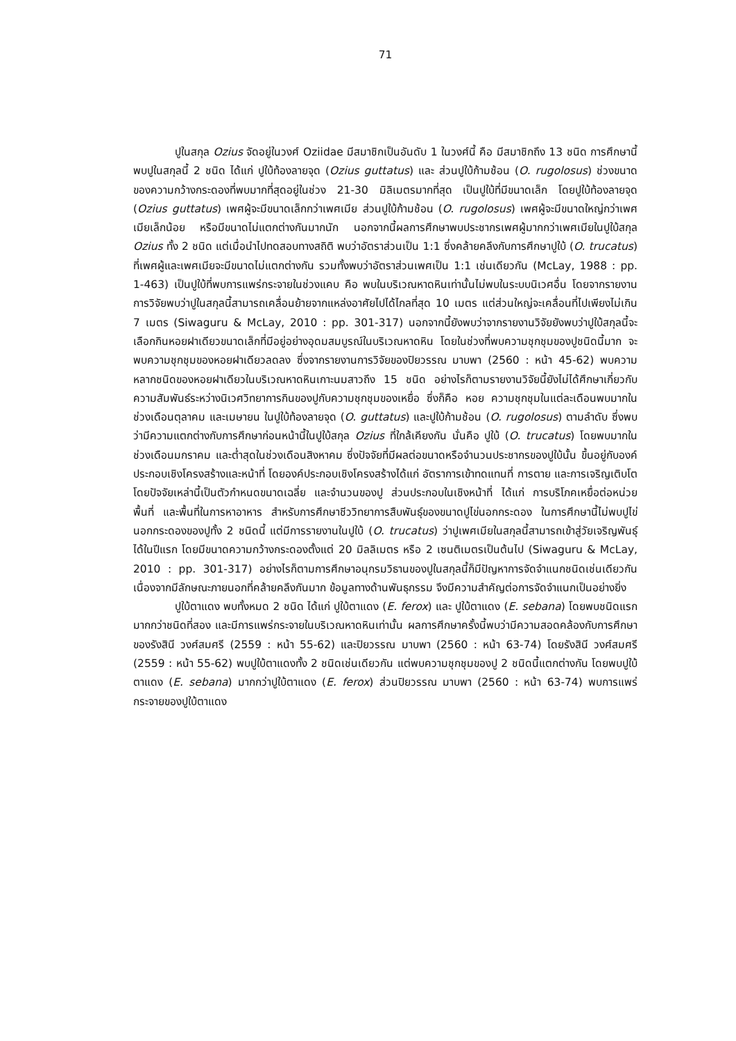71
ปูในสกุล Ozius จัดอยู่ในวงศ์ Oziidae มีสมาชิกเป็นอันดับ 1 ในวงศ์นี้ คือ มีสมาชิกถึง 13 ชนิด การศึกษานี้พบปูในสกุลนี้ 2 ชนิด ได้แก่ ปูใบ้ท้องลายจุด (Ozius guttatus) และ ส่วนปูใบ้ก้ามช้อน (O. rugolosus) ช่วงขนาดของความกว้างกระดองที่พบมากที่สุดอยู่ในช่วง 21-30 มิลิเมตรมากที่สุด เป็นปูใบ้ที่มีขนาดเล็ก โดยปูใบ้ท้องลายจุด (Ozius guttatus) เพศผู้จะมีขนาดเล็กกว่าเพศเมีย ส่วนปูใบ้ก้ามช้อน (O. rugolosus) เพศผู้จะมีขนาดใหญ่กว่าเพศเมียเล็กน้อย หรือมีขนาดไม่แตกต่างกันมากนัก นอกจากนี้ผลการศึกษาพบประชากรเพศผู้มากกว่าเพศเมียในปูใบ้สกุล Ozius ทั้ง 2 ชนิด แต่เมื่อนำไปทดสอบทางสถิติ พบว่าอัตราส่วนเป็น 1:1 ซึ่งคล้ายคลึงกับการศึกษาปูใบ้ (O. trucatus) ที่เพศผู้และเพศเมียจะมีขนาดไม่แตกต่างกัน รวมทั้งพบว่าอัตราส่วนเพศเป็น 1:1 เช่นเดียวกัน (McLay, 1988 : pp. 1-463) เป็นปูใบ้ที่พบการแพร่กระจายในช่วงแคบ คือ พบในบริเวณหาดหินเท่านั้นไม่พบในระบบนิเวศอื่น โดยจากรายงานการวิจัยพบว่าปูในสกุลนี้สามารถเคลื่อนย้ายจากแหล่งอาศัยไปได้ไกลที่สุด 10 เมตร แต่ส่วนใหญ่จะเคลื่อนที่ไปเพียงไม่เกิน 7 เมตร (Siwaguru & McLay, 2010 : pp. 301-317) นอกจากนี้ยังพบว่าจากรายงานวิจัยยังพบว่าปูใบ้สกุลนี้จะเลือกกินหอยฝาเดียวขนาดเล็กที่มีอยู่อย่างอุดมสมบูรณ์ในบริเวณหาดหิน โดยในช่วงที่พบความชุกชุมของปูชนิดนี้มาก จะพบความชุกชุมของหอยฝาเดียวลดลง ซึ่งจากรายงานการวิจัยของปิยวรรณ มาบพา (2560 : หน้า 45-62) พบความหลากชนิดของหอยฝาเดียวในบริเวณหาดหินเกาะนมสาวถึง 15 ชนิด อย่างไรก็ตามรายงานวิจัยนี้ยังไม่ได้ศึกษาเกี่ยวกับความสัมพันธ์ระหว่างนิเวศวิทยาการกินของปูกับความชุกชุมของเหยื่อ ซึ่งก็คือ หอย ความชุกชุมในแต่ละเดือนพบมากในช่วงเดือนตุลาคม และเมษายน ในปูใบ้ท้องลายจุด (O. guttatus) และปูใบ้ก้ามช้อน (O. rugolosus) ตามลำดับ ซึ่งพบว่ามีความแตกต่างกับการศึกษาก่อนหน้านี้ในปูใบ้สกุล Ozius ที่ใกล้เคียงกัน นั่นคือ ปูใบ้ (O. trucatus) โดยพบมากในช่วงเดือนมกราคม และต่ำสุดในช่วงเดือนสิงหาคม ซึ่งปัจจัยที่มีผลต่อขนาดหรือจำนวนประชากรของปูใบ้นั้น ขึ้นอยู่กับองค์ประกอบเชิงโครงสร้างและหน้าที่ โดยองค์ประกอบเชิงโครงสร้างได้แก่ อัตราการเข้าทดแทนที่ การตาย และการเจริญเติบโต โดยปัจจัยเหล่านี้เป็นตัวกำหนดขนาดเฉลี่ย และจำนวนของปู ส่วนประกอบในเชิงหน้าที่ ได้แก่ การบริโภคเหยื่อต่อหน่วยพื้นที่ และพื้นที่ในการหาอาหาร สำหรับการศึกษาชีววิทยาการสืบพันธุ์ของขนาดปูไข่นอกกระดอง ในการศึกษานี้ไม่พบปูไข่นอกกระดองของปูทั้ง 2 ชนิดนี้ แต่มีการรายงานในปูใบ้ (O. trucatus) ว่าปูเพศเมียในสกุลนี้สามารถเข้าสู่วัยเจริญพันธุ์ได้ในปีแรก โดยมีขนาดความกว้างกระดองตั้งแต่ 20 มิลลิเมตร หรือ 2 เซนติเมตรเป็นต้นไป (Siwaguru & McLay, 2010 : pp. 301-317) อย่างไรก็ตามการศึกษาอนุกรมวิธานของปูในสกุลนี้ก็มีปัญหาการจัดจำแนกชนิดเช่นเดียวกัน เนื่องจากมีลักษณะภายนอกที่คล้ายคลึงกันมาก ข้อมูลทางด้านพันธุกรรม จึงมีความสำคัญต่อการจัดจำแนกเป็นอย่างยิ่ง
ปูใบ้ตาแดง พบทั้งหมด 2 ชนิด ได้แก่ ปูใบ้ตาแดง (E. ferox) และ ปูใบ้ตาแดง (E. sebana) โดยพบชนิดแรกมากกว่าชนิดที่สอง และมีการแพร่กระจายในบริเวณหาดหินเท่านั้น ผลการศึกษาครั้งนี้พบว่ามีความสอดคล้องกับการศึกษาของรังสินี วงศ์สมศรี (2559 : หน้า 55-62) และปิยวรรณ มาบพา (2560 : หน้า 63-74) โดยรังสินี วงศ์สมศรี (2559 : หน้า 55-62) พบปูใบ้ตาแดงทั้ง 2 ชนิดเช่นเดียวกัน แต่พบความชุกชุมของปู 2 ชนิดนี้แตกต่างกัน โดยพบปูใบ้ตาแดง (E. sebana) มากกว่าปูใบ้ตาแดง (E. ferox) ส่วนปิยวรรณ มาบพา (2560 : หน้า 63-74) พบการแพร่กระจายของปูใบ้ตาแดง